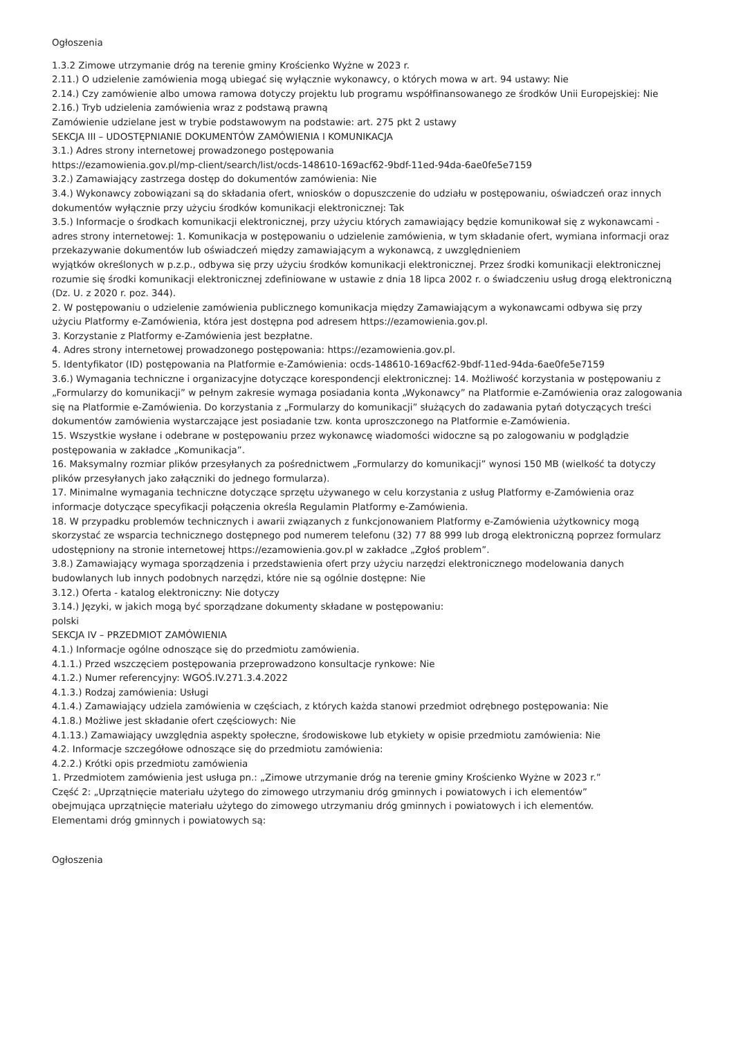Ogłoszenia
1.3.2 Zimowe utrzymanie dróg na terenie gminy Krościenko Wyżne w 2023 r.
2.11.) O udzielenie zamówienia mogą ubiegać się wyłącznie wykonawcy, o których mowa w art. 94 ustawy: Nie
2.14.) Czy zamówienie albo umowa ramowa dotyczy projektu lub programu współfinansowanego ze środków Unii Europejskiej: Nie
2.16.) Tryb udzielenia zamówienia wraz z podstawą prawną
Zamówienie udzielane jest w trybie podstawowym na podstawie: art. 275 pkt 2 ustawy
SEKCJA III – UDOSTĘPNIANIE DOKUMENTÓW ZAMÓWIENIA I KOMUNIKACJA
3.1.) Adres strony internetowej prowadzonego postępowania
https://ezamowienia.gov.pl/mp-client/search/list/ocds-148610-169acf62-9bdf-11ed-94da-6ae0fe5e7159
3.2.) Zamawiający zastrzega dostęp do dokumentów zamówienia: Nie
3.4.) Wykonawcy zobowiązani są do składania ofert, wniosków o dopuszczenie do udziału w postępowaniu, oświadczeń oraz innych dokumentów wyłącznie przy użyciu środków komunikacji elektronicznej: Tak
3.5.) Informacje o środkach komunikacji elektronicznej, przy użyciu których zamawiający będzie komunikował się z wykonawcami - adres strony internetowej: 1. Komunikacja w postępowaniu o udzielenie zamówienia, w tym składanie ofert, wymiana informacji oraz przekazywanie dokumentów lub oświadczeń między zamawiającym a wykonawcą, z uwzględnieniem
wyjątków określonych w p.z.p., odbywa się przy użyciu środków komunikacji elektronicznej. Przez środki komunikacji elektronicznej
rozumie się środki komunikacji elektronicznej zdefiniowane w ustawie z dnia 18 lipca 2002 r. o świadczeniu usług drogą elektroniczną (Dz. U. z 2020 r. poz. 344).
2. W postępowaniu o udzielenie zamówienia publicznego komunikacja między Zamawiającym a wykonawcami odbywa się przy
użyciu Platformy e-Zamówienia, która jest dostępna pod adresem https://ezamowienia.gov.pl.
3. Korzystanie z Platformy e-Zamówienia jest bezpłatne.
4. Adres strony internetowej prowadzonego postępowania: https://ezamowienia.gov.pl.
5. Identyfikator (ID) postępowania na Platformie e-Zamówienia: ocds-148610-169acf62-9bdf-11ed-94da-6ae0fe5e7159
3.6.) Wymagania techniczne i organizacyjne dotyczące korespondencji elektronicznej: 14. Możliwość korzystania w postępowaniu z „Formularzy do komunikacji” w pełnym zakresie wymaga posiadania konta „Wykonawcy” na Platformie e-Zamówienia oraz zalogowania się na Platformie e-Zamówienia. Do korzystania z „Formularzy do komunikacji” służących do zadawania pytań dotyczących treści dokumentów zamówienia wystarczające jest posiadanie tzw. konta uproszczonego na Platformie e-Zamówienia.
15. Wszystkie wysłane i odebrane w postępowaniu przez wykonawcę wiadomości widoczne są po zalogowaniu w podglądzie postępowania w zakładce „Komunikacja”.
16. Maksymalny rozmiar plików przesyłanych za pośrednictwem „Formularzy do komunikacji” wynosi 150 MB (wielkość ta dotyczy
plików przesyłanych jako załączniki do jednego formularza).
17. Minimalne wymagania techniczne dotyczące sprzętu używanego w celu korzystania z usług Platformy e-Zamówienia oraz informacje dotyczące specyfikacji połączenia określa Regulamin Platformy e-Zamówienia.
18. W przypadku problemów technicznych i awarii związanych z funkcjonowaniem Platformy e-Zamówienia użytkownicy mogą
skorzystać ze wsparcia technicznego dostępnego pod numerem telefonu (32) 77 88 999 lub drogą elektroniczną poprzez formularz
udostępniony na stronie internetowej https://ezamowienia.gov.pl w zakładce „Zgłoś problem”.
3.8.) Zamawiający wymaga sporządzenia i przedstawienia ofert przy użyciu narzędzi elektronicznego modelowania danych budowlanych lub innych podobnych narzędzi, które nie są ogólnie dostępne: Nie
3.12.) Oferta - katalog elektroniczny: Nie dotyczy
3.14.) Języki, w jakich mogą być sporządzane dokumenty składane w postępowaniu:
polski
SEKCJA IV – PRZEDMIOT ZAMÓWIENIA
4.1.) Informacje ogólne odnoszące się do przedmiotu zamówienia.
4.1.1.) Przed wszczęciem postępowania przeprowadzono konsultacje rynkowe: Nie
4.1.2.) Numer referencyjny: WGOŚ.IV.271.3.4.2022
4.1.3.) Rodzaj zamówienia: Usługi
4.1.4.) Zamawiający udziela zamówienia w częściach, z których każda stanowi przedmiot odrębnego postępowania: Nie
4.1.8.) Możliwe jest składanie ofert częściowych: Nie
4.1.13.) Zamawiający uwzględnia aspekty społeczne, środowiskowe lub etykiety w opisie przedmiotu zamówienia: Nie
4.2. Informacje szczegółowe odnoszące się do przedmiotu zamówienia:
4.2.2.) Krótki opis przedmiotu zamówienia
1. Przedmiotem zamówienia jest usługa pn.: „Zimowe utrzymanie dróg na terenie gminy Krościenko Wyżne w 2023 r.”
Część 2: „Uprzątnięcie materiału użytego do zimowego utrzymaniu dróg gminnych i powiatowych i ich elementów”
obejmująca uprzątnięcie materiału użytego do zimowego utrzymaniu dróg gminnych i powiatowych i ich elementów.
Elementami dróg gminnych i powiatowych są:
Ogłoszenia